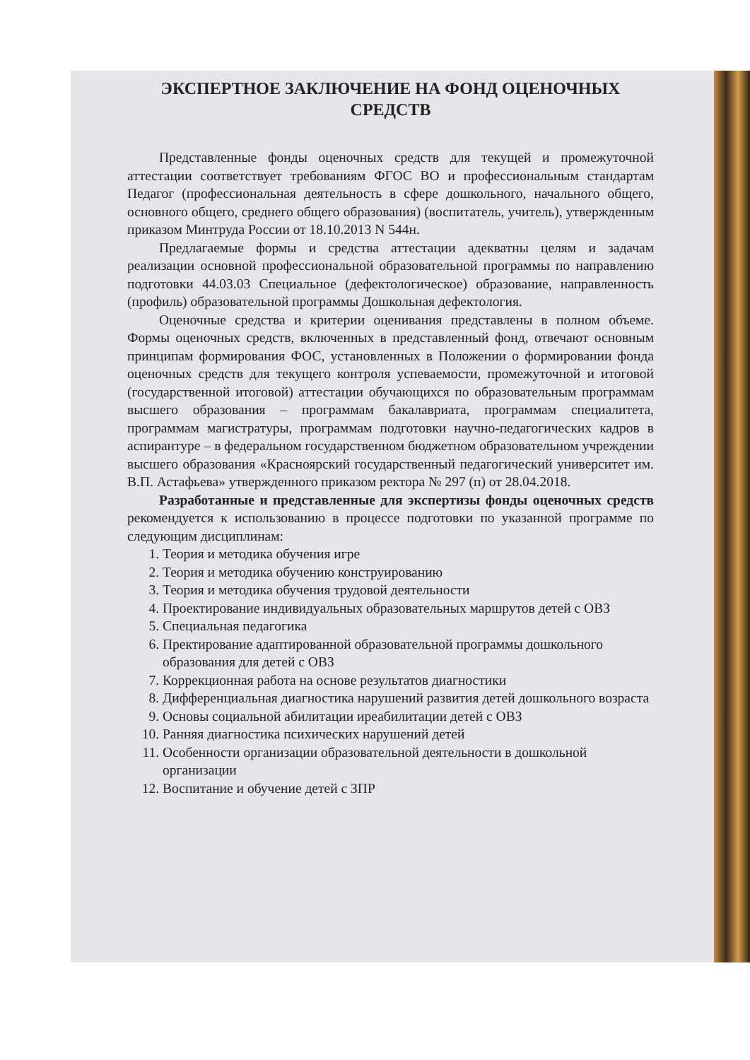ЭКСПЕРТНОЕ ЗАКЛЮЧЕНИЕ НА ФОНД ОЦЕНОЧНЫХ СРЕДСТВ
Представленные фонды оценочных средств для текущей и промежуточной аттестации соответствует требованиям ФГОС ВО и профессиональным стандартам Педагог (профессиональная деятельность в сфере дошкольного, начального общего, основного общего, среднего общего образования) (воспитатель, учитель), утвержденным приказом Минтруда России от 18.10.2013 N 544н.
Предлагаемые формы и средства аттестации адекватны целям и задачам реализации основной профессиональной образовательной программы по направлению подготовки 44.03.03 Специальное (дефектологическое) образование, направленность (профиль) образовательной программы Дошкольная дефектология.
Оценочные средства и критерии оценивания представлены в полном объеме. Формы оценочных средств, включенных в представленный фонд, отвечают основным принципам формирования ФОС, установленных в Положении о формировании фонда оценочных средств для текущего контроля успеваемости, промежуточной и итоговой (государственной итоговой) аттестации обучающихся по образовательным программам высшего образования – программам бакалавриата, программам специалитета, программам магистратуры, программам подготовки научно-педагогических кадров в аспирантуре – в федеральном государственном бюджетном образовательном учреждении высшего образования «Красноярский государственный педагогический университет им. В.П. Астафьева» утвержденного приказом ректора № 297 (п) от 28.04.2018.
Разработанные и представленные для экспертизы фонды оценочных средств рекомендуется к использованию в процессе подготовки по указанной программе по следующим дисциплинам:
1. Теория и методика обучения игре
2. Теория и методика обучению конструированию
3. Теория и методика обучения трудовой деятельности
4. Проектирование индивидуальных образовательных маршрутов детей с ОВЗ
5. Специальная педагогика
6. Пректирование адаптированной образовательной программы дошкольного образования для детей с ОВЗ
7. Коррекционная работа на основе результатов диагностики
8. Дифференциальная диагностика нарушений развития детей дошкольного возраста
9. Основы социальной абилитации иреабилитации детей с ОВЗ
10. Ранняя диагностика психических нарушений детей
11. Особенности организации образовательной деятельности в дошкольной организации
12. Воспитание и обучение детей с ЗПР